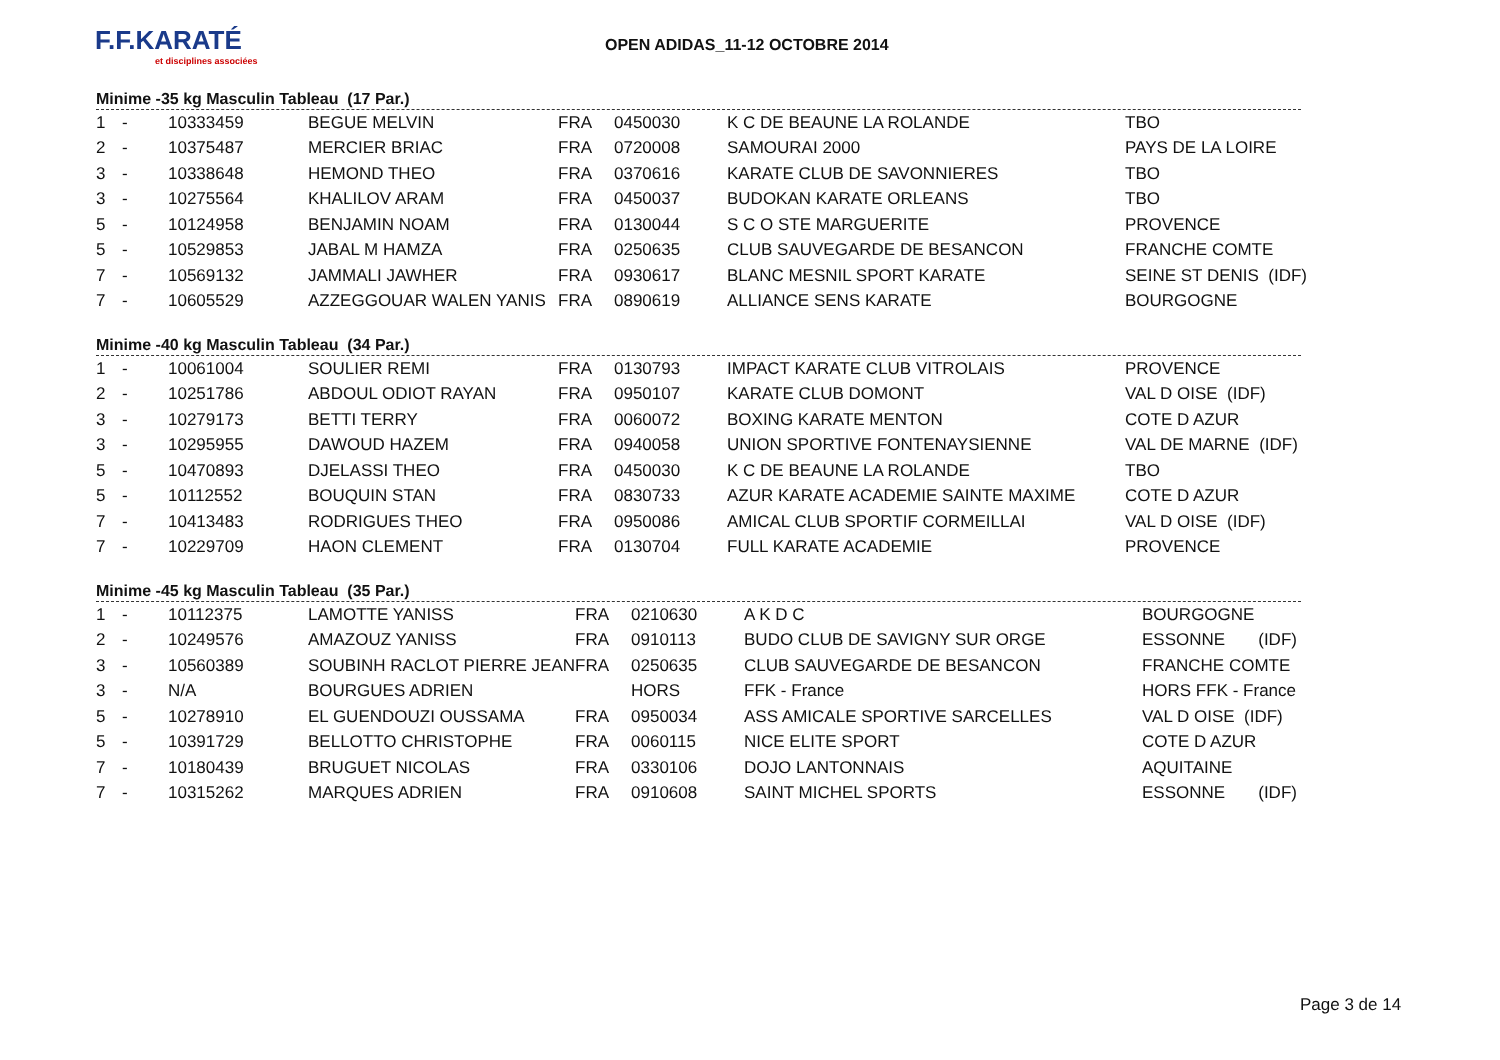F.F.KARATÉ
et disciplines associées
OPEN ADIDAS_11-12 OCTOBRE 2014
Minime -35 kg Masculin Tableau (17 Par.)
| 1 | - | 10333459 | BEGUE MELVIN | FRA | 0450030 | K C DE BEAUNE LA ROLANDE | TBO |
| 2 | - | 10375487 | MERCIER BRIAC | FRA | 0720008 | SAMOURAI 2000 | PAYS DE LA LOIRE |
| 3 | - | 10338648 | HEMOND THEO | FRA | 0370616 | KARATE CLUB DE SAVONNIERES | TBO |
| 3 | - | 10275564 | KHALILOV ARAM | FRA | 0450037 | BUDOKAN KARATE ORLEANS | TBO |
| 5 | - | 10124958 | BENJAMIN NOAM | FRA | 0130044 | S C O STE MARGUERITE | PROVENCE |
| 5 | - | 10529853 | JABAL M HAMZA | FRA | 0250635 | CLUB SAUVEGARDE DE BESANCON | FRANCHE COMTE |
| 7 | - | 10569132 | JAMMALI JAWHER | FRA | 0930617 | BLANC MESNIL SPORT KARATE | SEINE ST DENIS (IDF) |
| 7 | - | 10605529 | AZZEGGOUAR WALEN YANIS | FRA | 0890619 | ALLIANCE SENS KARATE | BOURGOGNE |
Minime -40 kg Masculin Tableau (34 Par.)
| 1 | - | 10061004 | SOULIER REMI | FRA | 0130793 | IMPACT KARATE CLUB VITROLAIS | PROVENCE |
| 2 | - | 10251786 | ABDOUL ODIOT RAYAN | FRA | 0950107 | KARATE CLUB DOMONT | VAL D OISE (IDF) |
| 3 | - | 10279173 | BETTI TERRY | FRA | 0060072 | BOXING KARATE MENTON | COTE D AZUR |
| 3 | - | 10295955 | DAWOUD HAZEM | FRA | 0940058 | UNION SPORTIVE FONTENAYSIENNE | VAL DE MARNE (IDF) |
| 5 | - | 10470893 | DJELASSI THEO | FRA | 0450030 | K C DE BEAUNE LA ROLANDE | TBO |
| 5 | - | 10112552 | BOUQUIN STAN | FRA | 0830733 | AZUR KARATE ACADEMIE SAINTE MAXIME | COTE D AZUR |
| 7 | - | 10413483 | RODRIGUES THEO | FRA | 0950086 | AMICAL CLUB SPORTIF CORMEILLAI | VAL D OISE (IDF) |
| 7 | - | 10229709 | HAON CLEMENT | FRA | 0130704 | FULL KARATE ACADEMIE | PROVENCE |
Minime -45 kg Masculin Tableau (35 Par.)
| 1 | - | 10112375 | LAMOTTE YANISS | FRA | 0210630 | A K D C | BOURGOGNE |
| 2 | - | 10249576 | AMAZOUZ YANISS | FRA | 0910113 | BUDO CLUB DE SAVIGNY SUR ORGE | ESSONNE (IDF) |
| 3 | - | 10560389 | SOUBINH RACLOT PIERRE JEAN | FRA | 0250635 | CLUB SAUVEGARDE DE BESANCON | FRANCHE COMTE |
| 3 | - | N/A | BOURGUES ADRIEN | | HORS | FFK - France | HORS FFK - France |
| 5 | - | 10278910 | EL GUENDOUZI OUSSAMA | FRA | 0950034 | ASS AMICALE SPORTIVE SARCELLES | VAL D OISE (IDF) |
| 5 | - | 10391729 | BELLOTTO CHRISTOPHE | FRA | 0060115 | NICE ELITE SPORT | COTE D AZUR |
| 7 | - | 10180439 | BRUGUET NICOLAS | FRA | 0330106 | DOJO LANTONNAIS | AQUITAINE |
| 7 | - | 10315262 | MARQUES ADRIEN | FRA | 0910608 | SAINT MICHEL SPORTS | ESSONNE (IDF) |
Page 3 de 14